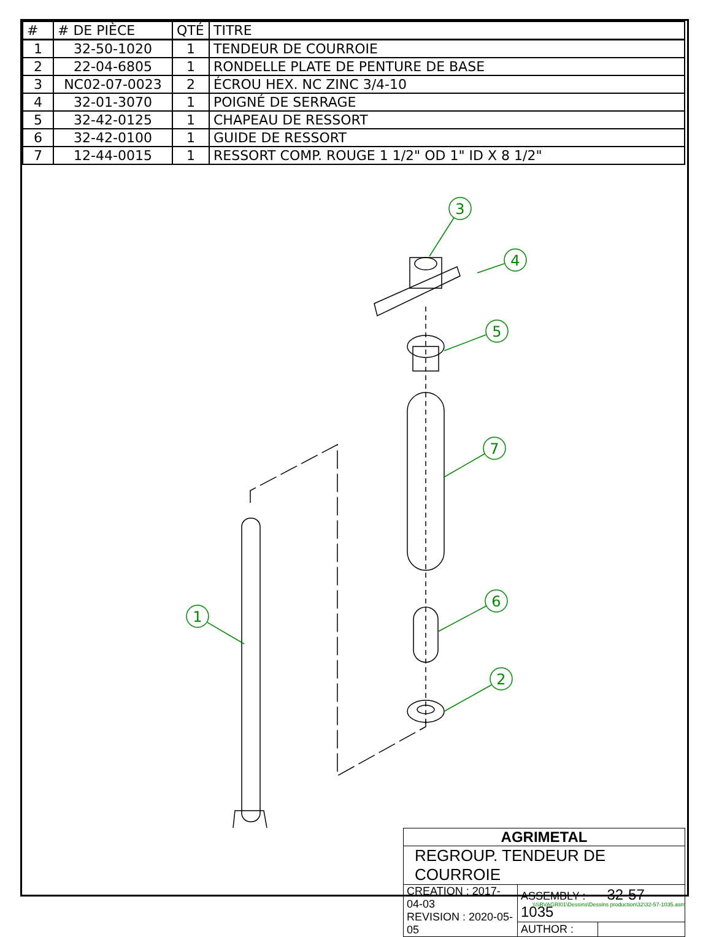| # | # DE PIÈCE | QTÉ | TITRE |
| --- | --- | --- | --- |
| 1 | 32-50-1020 | 1 | TENDEUR DE COURROIE |
| 2 | 22-04-6805 | 1 | RONDELLE PLATE DE PENTURE DE BASE |
| 3 | NC02-07-0023 | 2 | ÉCROU HEX. NC ZINC 3/4-10 |
| 4 | 32-01-3070 | 1 | POIGNÉ DE SERRAGE |
| 5 | 32-42-0125 | 1 | CHAPEAU DE RESSORT |
| 6 | 32-42-0100 | 1 | GUIDE DE RESSORT |
| 7 | 12-44-0015 | 1 | RESSORT COMP. ROUGE 1 1/2" OD 1" ID X 8 1/2" |
3
4
5
7
1
6
2
| AGRIMETAL | | |
| REGROUP. TENDEUR DE COURROIE | | |
| CREATION : 2017-04-03 REVISION : 2020-05-05 | ASSEMBLY : 32-57-1035 | |
| | AUTHOR : | |
\\SRVAGRI01\Dessins\Dessins production\32\32-57-1035.asm